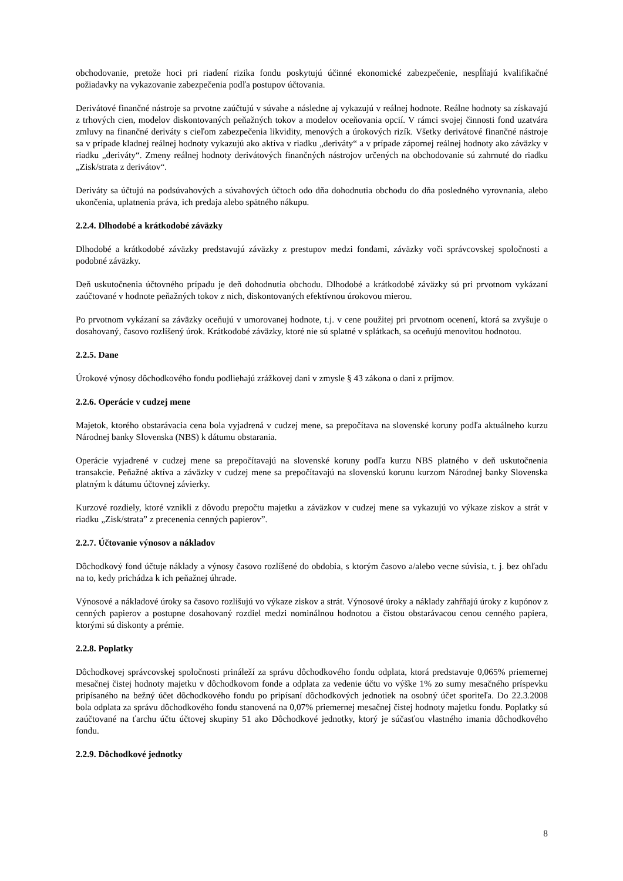obchodovanie, pretože hoci pri riadení rizika fondu poskytujú účinné ekonomické zabezpečenie, nespĺňajú kvalifikačné požiadavky na vykazovanie zabezpečenia podľa postupov účtovania.
Derivátové finančné nástroje sa prvotne zaúčtujú v súvahe a následne aj vykazujú v reálnej hodnote. Reálne hodnoty sa získavajú z trhových cien, modelov diskontovaných peňažných tokov a modelov oceňovania opcií. V rámci svojej činnosti fond uzatvára zmluvy na finančné deriváty s cieľom zabezpečenia likvidity, menových a úrokových rizík. Všetky derivátové finančné nástroje sa v prípade kladnej reálnej hodnoty vykazujú ako aktíva v riadku „deriváty“ a v prípade zápornej reálnej hodnoty ako záväzky v riadku „deriváty“. Zmeny reálnej hodnoty derivátových finančných nástrojov určených na obchodovanie sú zahrnuté do riadku „Zisk/strata z derivátov“.
Deriváty sa účtujú na podsúvahových a súvahových účtoch odo dňa dohodnutia obchodu do dňa posledného vyrovnania, alebo ukončenia, uplatnenia práva, ich predaja alebo spätného nákupu.
2.2.4. Dlhodobé a krátkodobé záväzky
Dlhodobé a krátkodobé záväzky predstavujú záväzky z prestupov medzi fondami, záväzky voči správcovskej spoločnosti a podobné záväzky.
Deň uskutočnenia účtovného prípadu je deň dohodnutia obchodu. Dlhodobé a krátkodobé záväzky sú pri prvotnom vykázaní zaúčtované v hodnote peňažných tokov z nich, diskontovaných efektívnou úrokovou mierou.
Po prvotnom vykázaní sa záväzky oceňujú v umorovanej hodnote, t.j. v cene použitej pri prvotnom ocenení, ktorá sa zvyšuje o dosahovaný, časovo rozlíšený úrok. Krátkodobé záväzky, ktoré nie sú splatné v splátkach, sa oceňujú menovitou hodnotou.
2.2.5. Dane
Úrokové výnosy dôchodkového fondu podliehajú zrážkovej dani v zmysle § 43 zákona o dani z príjmov.
2.2.6. Operácie v cudzej mene
Majetok, ktorého obstarávacia cena bola vyjadrená v cudzej mene, sa prepočítava na slovenské koruny podľa aktuálneho kurzu Národnej banky Slovenska (NBS) k dátumu obstarania.
Operácie vyjadrené v cudzej mene sa prepočítavajú na slovenské koruny podľa kurzu NBS platného v deň uskutočnenia transakcie. Peňažné aktíva a záväzky v cudzej mene sa prepočítavajú na slovenskú korunu kurzom Národnej banky Slovenska platným k dátumu účtovnej závierky.
Kurzové rozdiely, ktoré vznikli z dôvodu prepočtu majetku a záväzkov v cudzej mene sa vykazujú vo výkaze ziskov a strát v riadku „Zisk/strata” z precenenia cenných papierov”.
2.2.7. Účtovanie výnosov a nákladov
Dôchodkový fond účtuje náklady a výnosy časovo rozlíšené do obdobia, s ktorým časovo a/alebo vecne súvisia, t. j. bez ohľadu na to, kedy prichádza k ich peňažnej úhrade.
Výnosové a nákladové úroky sa časovo rozlišujú vo výkaze ziskov a strát. Výnosové úroky a náklady zahŕňajú úroky z kupónov z cenných papierov a postupne dosahovaný rozdiel medzi nominálnou hodnotou a čistou obstarávacou cenou cenného papiera, ktorými sú diskonty a prémie.
2.2.8. Poplatky
Dôchodkovej správcovskej spoločnosti prináleží za správu dôchodkového fondu odplata, ktorá predstavuje 0,065% priemernej mesačnej čistej hodnoty majetku v dôchodkovom fonde a odplata za vedenie účtu vo výške 1% zo sumy mesačného príspevku pripísaného na bežný účet dôchodkového fondu po pripísaní dôchodkových jednotiek na osobný účet sporiteľa. Do 22.3.2008 bola odplata za správu dôchodkového fondu stanovená na 0,07% priemernej mesačnej čistej hodnoty majetku fondu. Poplatky sú zaúčtované na ťarchu účtu účtovej skupiny 51 ako Dôchodkové jednotky, ktorý je súčasťou vlastného imania dôchodkového fondu.
2.2.9. Dôchodkové jednotky
8